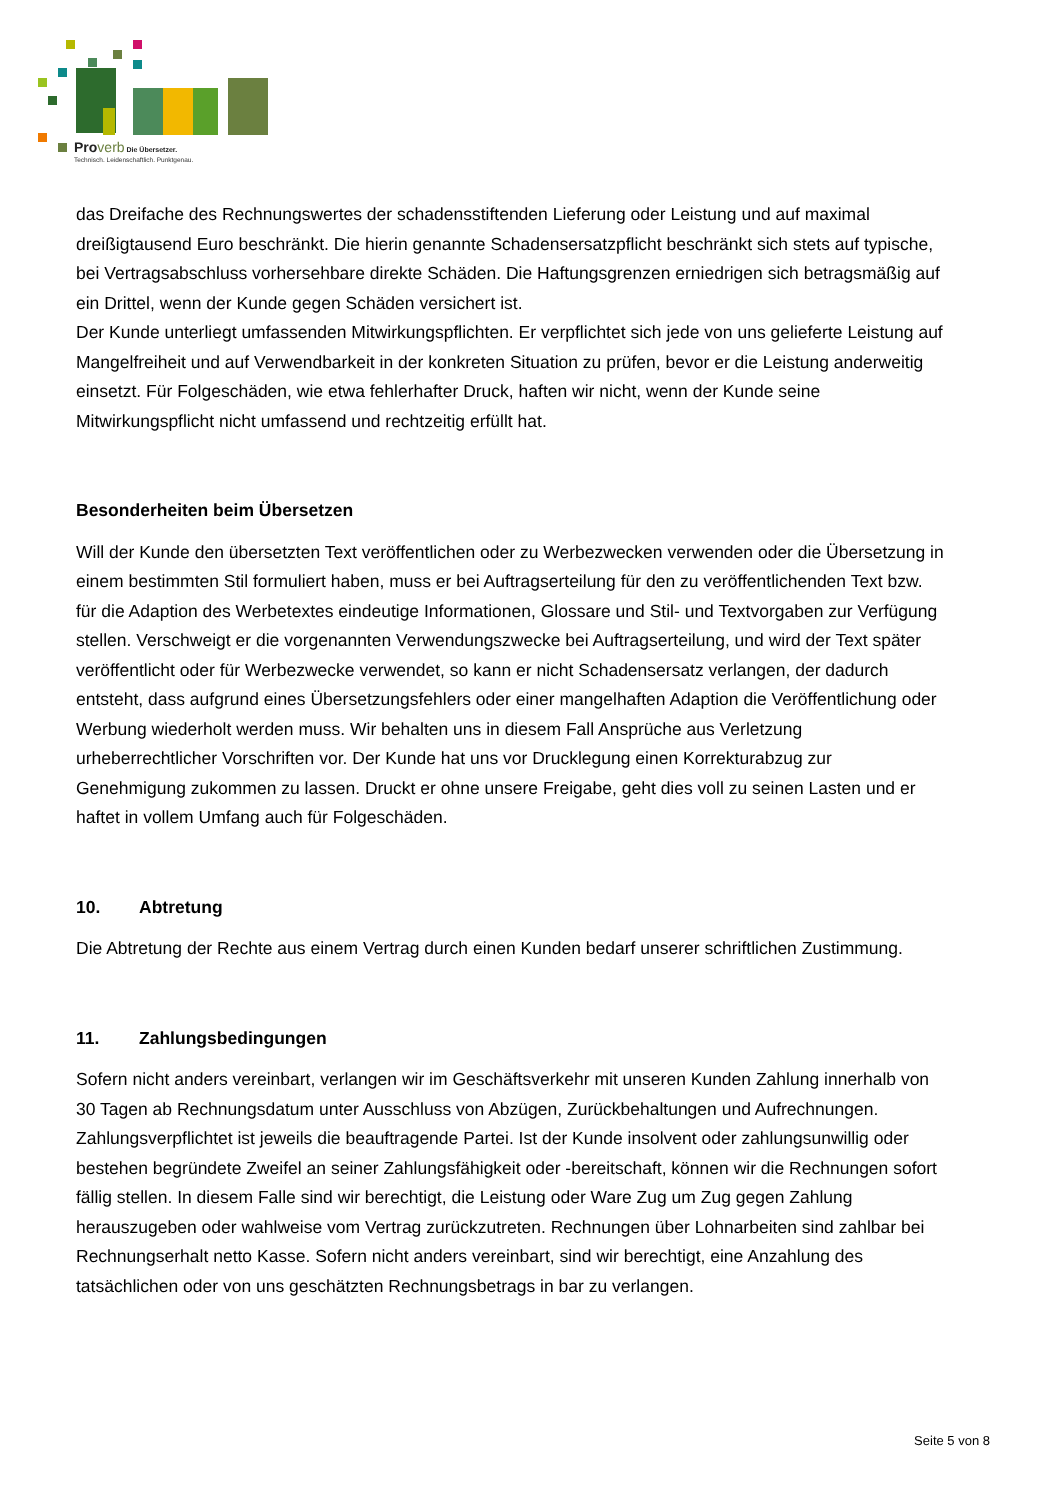Proverb Die Übersetzer.
Technisch. Leidenschaftlich. Punktgenau.
das Dreifache des Rechnungswertes der schadensstiftenden Lieferung oder Leistung und auf maximal dreißigtausend Euro beschränkt. Die hierin genannte Schadensersatzpflicht beschränkt sich stets auf typische, bei Vertragsabschluss vorhersehbare direkte Schäden. Die Haftungsgrenzen erniedrigen sich betragsmäßig auf ein Drittel, wenn der Kunde gegen Schäden versichert ist.
Der Kunde unterliegt umfassenden Mitwirkungspflichten. Er verpflichtet sich jede von uns gelieferte Leistung auf Mangelfreiheit und auf Verwendbarkeit in der konkreten Situation zu prüfen, bevor er die Leistung anderweitig einsetzt. Für Folgeschäden, wie etwa fehlerhafter Druck, haften wir nicht, wenn der Kunde seine Mitwirkungspflicht nicht umfassend und rechtzeitig erfüllt hat.
Besonderheiten beim Übersetzen
Will der Kunde den übersetzten Text veröffentlichen oder zu Werbezwecken verwenden oder die Übersetzung in einem bestimmten Stil formuliert haben, muss er bei Auftragserteilung für den zu veröffentlichenden Text bzw. für die Adaption des Werbetextes eindeutige Informationen, Glossare und Stil- und Textvorgaben zur Verfügung stellen. Verschweigt er die vorgenannten Verwendungszwecke bei Auftragserteilung, und wird der Text später veröffentlicht oder für Werbezwecke verwendet, so kann er nicht Schadensersatz verlangen, der dadurch entsteht, dass aufgrund eines Übersetzungsfehlers oder einer mangelhaften Adaption die Veröffentlichung oder Werbung wiederholt werden muss. Wir behalten uns in diesem Fall Ansprüche aus Verletzung urheberrechtlicher Vorschriften vor. Der Kunde hat uns vor Drucklegung einen Korrekturabzug zur Genehmigung zukommen zu lassen. Druckt er ohne unsere Freigabe, geht dies voll zu seinen Lasten und er haftet in vollem Umfang auch für Folgeschäden.
10. Abtretung
Die Abtretung der Rechte aus einem Vertrag durch einen Kunden bedarf unserer schriftlichen Zustimmung.
11. Zahlungsbedingungen
Sofern nicht anders vereinbart, verlangen wir im Geschäftsverkehr mit unseren Kunden Zahlung innerhalb von 30 Tagen ab Rechnungsdatum unter Ausschluss von Abzügen, Zurückbehaltungen und Aufrechnungen. Zahlungsverpflichtet ist jeweils die beauftragende Partei. Ist der Kunde insolvent oder zahlungsunwillig oder bestehen begründete Zweifel an seiner Zahlungsfähigkeit oder -bereitschaft, können wir die Rechnungen sofort fällig stellen. In diesem Falle sind wir berechtigt, die Leistung oder Ware Zug um Zug gegen Zahlung herauszugeben oder wahlweise vom Vertrag zurückzutreten. Rechnungen über Lohnarbeiten sind zahlbar bei Rechnungserhalt netto Kasse. Sofern nicht anders vereinbart, sind wir berechtigt, eine Anzahlung des tatsächlichen oder von uns geschätzten Rechnungsbetrags in bar zu verlangen.
Seite 5 von 8